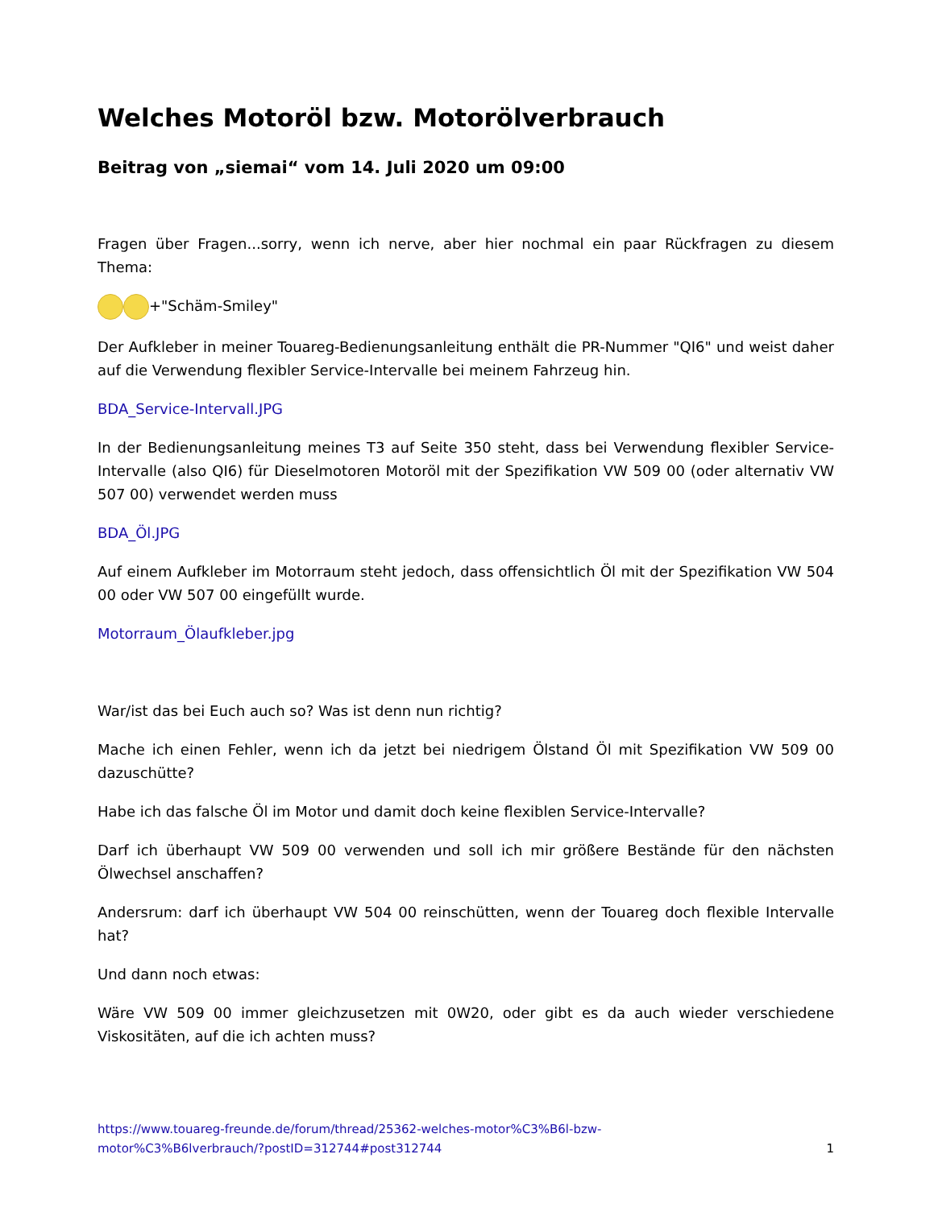Welches Motoröl bzw. Motorölverbrauch
Beitrag von „siemai“ vom 14. Juli 2020 um 09:00
Fragen über Fragen...sorry, wenn ich nerve, aber hier nochmal ein paar Rückfragen zu diesem Thema:
+"Schäm-Smiley"
Der Aufkleber in meiner Touareg-Bedienungsanleitung enthält die PR-Nummer "QI6" und weist daher auf die Verwendung flexibler Service-Intervalle bei meinem Fahrzeug hin.
BDA_Service-Intervall.JPG
In der Bedienungsanleitung meines T3 auf Seite 350 steht, dass bei Verwendung flexibler Service-Intervalle (also QI6) für Dieselmotoren Motoröl mit der Spezifikation VW 509 00 (oder alternativ VW 507 00) verwendet werden muss
BDA_Öl.JPG
Auf einem Aufkleber im Motorraum steht jedoch, dass offensichtlich Öl mit der Spezifikation VW 504 00 oder VW 507 00 eingefüllt wurde.
Motorraum_Ölaufkleber.jpg
War/ist das bei Euch auch so? Was ist denn nun richtig?
Mache ich einen Fehler, wenn ich da jetzt bei niedrigem Ölstand Öl mit Spezifikation VW 509 00 dazuschütte?
Habe ich das falsche Öl im Motor und damit doch keine flexiblen Service-Intervalle?
Darf ich überhaupt VW 509 00 verwenden und soll ich mir größere Bestände für den nächsten Ölwechsel anschaffen?
Andersrum: darf ich überhaupt VW 504 00 reinschütten, wenn der Touareg doch flexible Intervalle hat?
Und dann noch etwas:
Wäre VW 509 00 immer gleichzusetzen mit 0W20, oder gibt es da auch wieder verschiedene Viskositäten, auf die ich achten muss?
https://www.touareg-freunde.de/forum/thread/25362-welches-motor%C3%B6l-bzw-
motor%C3%B6lverbrauch/?postID=312744#post312744 1